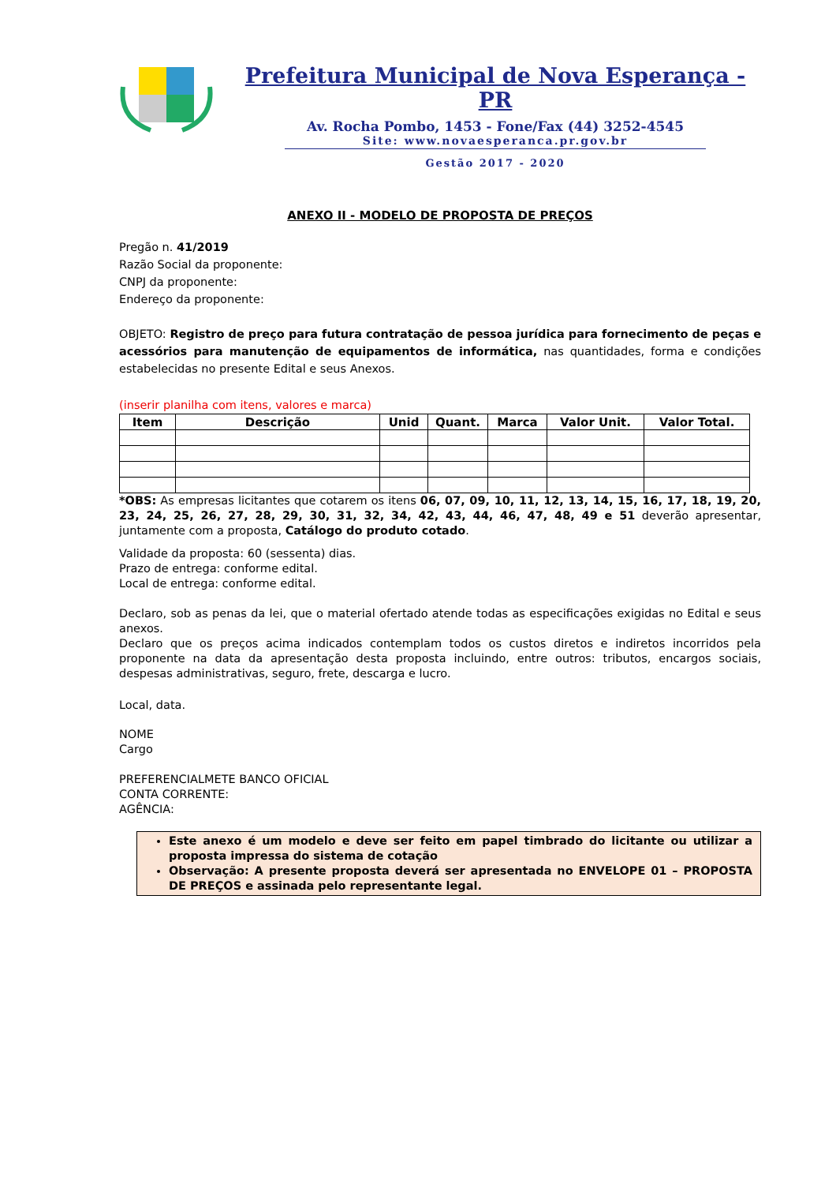Prefeitura Municipal de Nova Esperança - PR
Av. Rocha Pombo, 1453 - Fone/Fax (44) 3252-4545
Site: www.novaesperanca.pr.gov.br
Gestão 2017 - 2020
ANEXO II - MODELO DE PROPOSTA DE PREÇOS
Pregão n. 41/2019
Razão Social da proponente:
CNPJ da proponente:
Endereço da proponente:
OBJETO: Registro de preço para futura contratação de pessoa jurídica para fornecimento de peças e acessórios para manutenção de equipamentos de informática, nas quantidades, forma e condições estabelecidas no presente Edital e seus Anexos.
(inserir planilha com itens, valores e marca)
| Item | Descrição | Unid | Quant. | Marca | Valor Unit. | Valor Total. |
| --- | --- | --- | --- | --- | --- | --- |
*OBS: As empresas licitantes que cotarem os itens 06, 07, 09, 10, 11, 12, 13, 14, 15, 16, 17, 18, 19, 20, 23, 24, 25, 26, 27, 28, 29, 30, 31, 32, 34, 42, 43, 44, 46, 47, 48, 49 e 51 deverão apresentar, juntamente com a proposta, Catálogo do produto cotado.
Validade da proposta: 60 (sessenta) dias.
Prazo de entrega: conforme edital.
Local de entrega: conforme edital.
Declaro, sob as penas da lei, que o material ofertado atende todas as especificações exigidas no Edital e seus anexos.
Declaro que os preços acima indicados contemplam todos os custos diretos e indiretos incorridos pela proponente na data da apresentação desta proposta incluindo, entre outros: tributos, encargos sociais, despesas administrativas, seguro, frete, descarga e lucro.
Local, data.
NOME
Cargo
PREFERENCIALMETE BANCO OFICIAL
CONTA CORRENTE:
AGÊNCIA:
Este anexo é um modelo e deve ser feito em papel timbrado do licitante ou utilizar a proposta impressa do sistema de cotação
Observação: A presente proposta deverá ser apresentada no ENVELOPE 01 – PROPOSTA DE PREÇOS e assinada pelo representante legal.